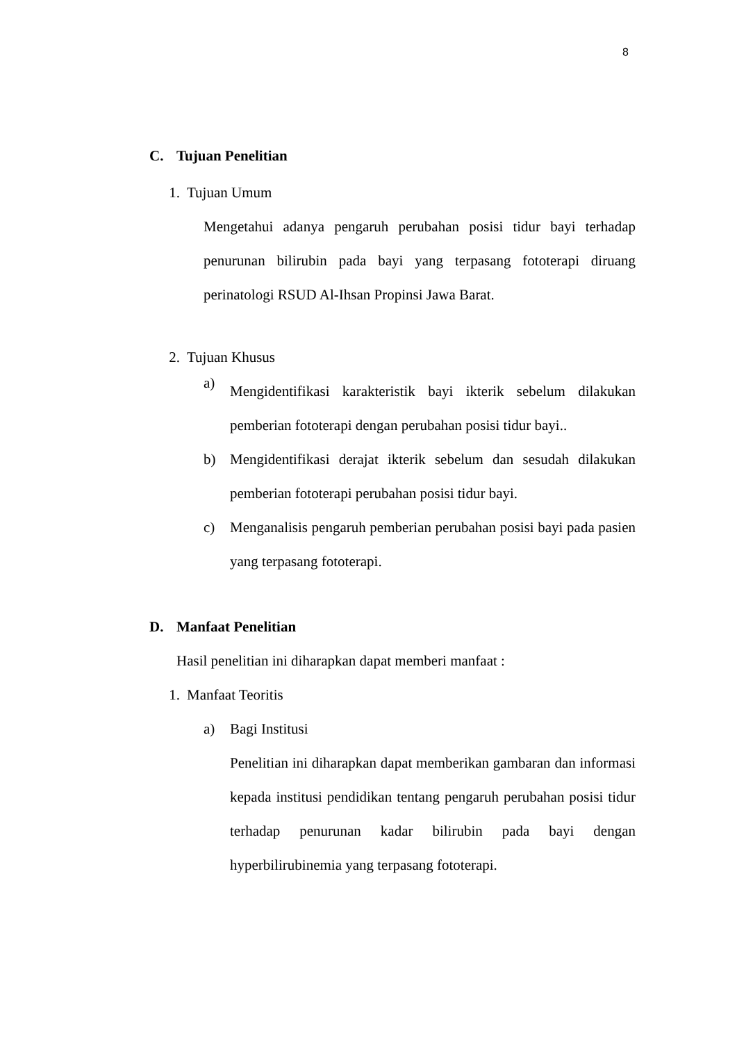8
C. Tujuan Penelitian
1. Tujuan Umum
Mengetahui adanya pengaruh perubahan posisi tidur bayi terhadap penurunan bilirubin pada bayi yang terpasang fototerapi diruang perinatologi RSUD Al-Ihsan Propinsi Jawa Barat.
2. Tujuan Khusus
a)
Mengidentifikasi karakteristik bayi ikterik sebelum dilakukan pemberian fototerapi dengan perubahan posisi tidur bayi..
b) Mengidentifikasi derajat ikterik sebelum dan sesudah dilakukan pemberian fototerapi perubahan posisi tidur bayi.
c) Menganalisis pengaruh pemberian perubahan posisi bayi pada pasien yang terpasang fototerapi.
D. Manfaat Penelitian
Hasil penelitian ini diharapkan dapat memberi manfaat :
1. Manfaat Teoritis
a) Bagi Institusi
Penelitian ini diharapkan dapat memberikan gambaran dan informasi kepada institusi pendidikan tentang pengaruh perubahan posisi tidur terhadap penurunan kadar bilirubin pada bayi dengan hyperbilirubinemia yang terpasang fototerapi.